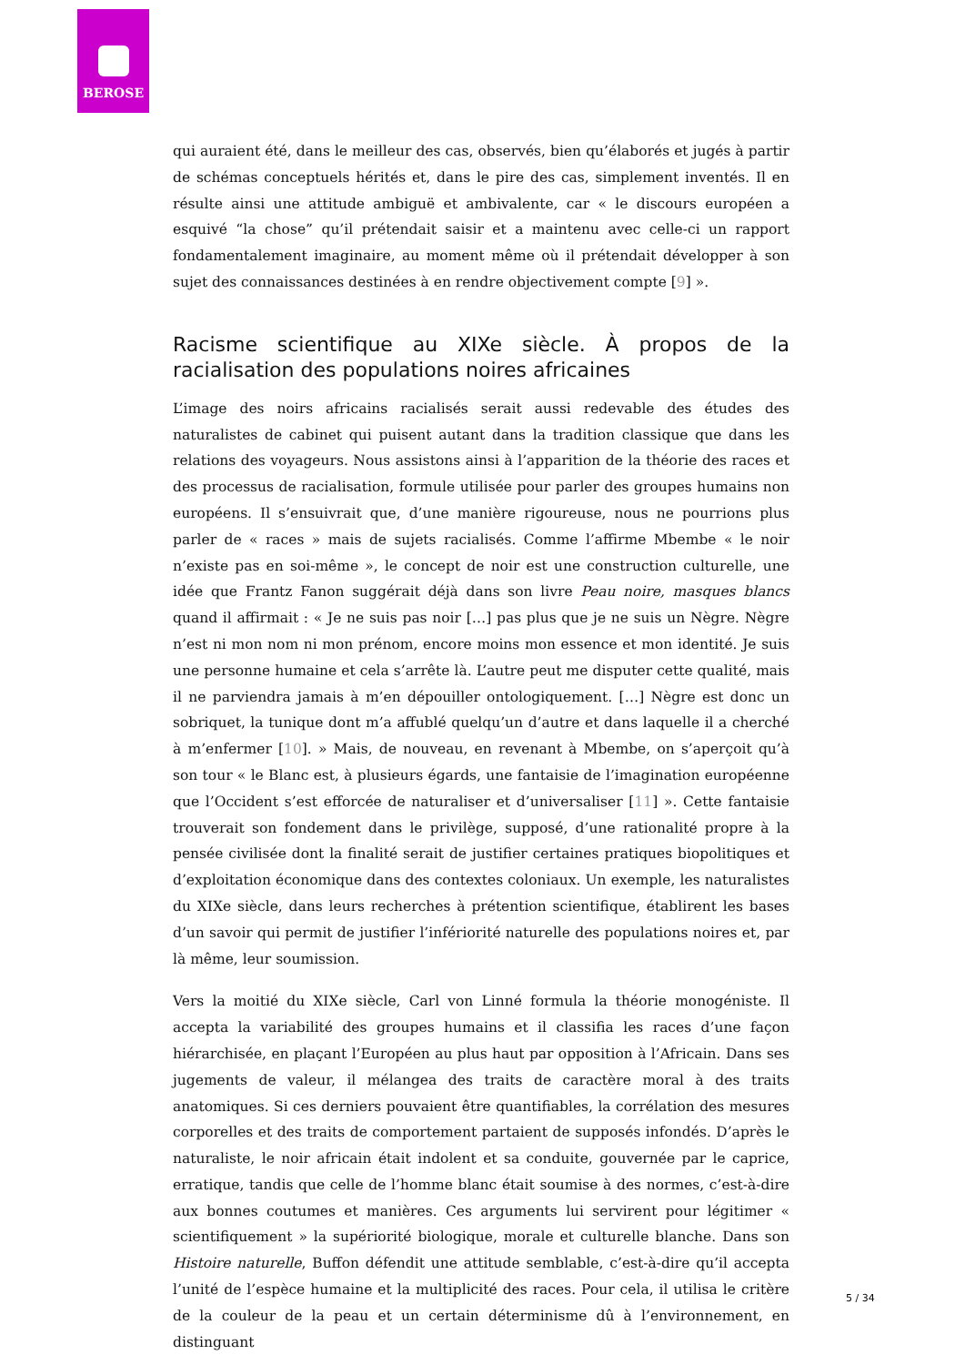BEROSE
qui auraient été, dans le meilleur des cas, observés, bien qu’élaborés et jugés à partir de schémas conceptuels hérités et, dans le pire des cas, simplement inventés. Il en résulte ainsi une attitude ambiguë et ambivalente, car « le discours européen a esquivé “la chose” qu’il prétendait saisir et a maintenu avec celle-ci un rapport fondamentalement imaginaire, au moment même où il prétendait développer à son sujet des connaissances destinées à en rendre objectivement compte [9] ».
Racisme scientifique au XIXe siècle. À propos de la racialisation des populations noires africaines
L’image des noirs africains racialisés serait aussi redevable des études des naturalistes de cabinet qui puisent autant dans la tradition classique que dans les relations des voyageurs. Nous assistons ainsi à l’apparition de la théorie des races et des processus de racialisation, formule utilisée pour parler des groupes humains non européens. Il s’ensuivrait que, d’une manière rigoureuse, nous ne pourrions plus parler de « races » mais de sujets racialisés. Comme l’affirme Mbembe « le noir n’existe pas en soi-même », le concept de noir est une construction culturelle, une idée que Frantz Fanon suggérait déjà dans son livre Peau noire, masques blancs quand il affirmait : « Je ne suis pas noir […] pas plus que je ne suis un Nègre. Nègre n’est ni mon nom ni mon prénom, encore moins mon essence et mon identité. Je suis une personne humaine et cela s’arrête là. L’autre peut me disputer cette qualité, mais il ne parviendra jamais à m’en dépouiller ontologiquement. […] Nègre est donc un sobriquet, la tunique dont m’a affublé quelqu’un d’autre et dans laquelle il a cherché à m’enfermer [10]. » Mais, de nouveau, en revenant à Mbembe, on s’aperçoit qu’à son tour « le Blanc est, à plusieurs égards, une fantaisie de l’imagination européenne que l’Occident s’est efforcée de naturaliser et d’universaliser [11] ». Cette fantaisie trouverait son fondement dans le privilège, supposé, d’une rationalité propre à la pensée civilisée dont la finalité serait de justifier certaines pratiques biopolitiques et d’exploitation économique dans des contextes coloniaux. Un exemple, les naturalistes du XIXe siècle, dans leurs recherches à prétention scientifique, établirent les bases d’un savoir qui permit de justifier l’infériorité naturelle des populations noires et, par là même, leur soumission.
Vers la moitié du XIXe siècle, Carl von Linné formula la théorie monogéniste. Il accepta la variabilité des groupes humains et il classifia les races d’une façon hiérarchisée, en plaçant l’Européen au plus haut par opposition à l’Africain. Dans ses jugements de valeur, il mélangea des traits de caractère moral à des traits anatomiques. Si ces derniers pouvaient être quantifiables, la corrélation des mesures corporelles et des traits de comportement partaient de supposés infondés. D’après le naturaliste, le noir africain était indolent et sa conduite, gouvernée par le caprice, erratique, tandis que celle de l’homme blanc était soumise à des normes, c’est-à-dire aux bonnes coutumes et manières. Ces arguments lui servirent pour légitimer « scientifiquement » la supériorité biologique, morale et culturelle blanche. Dans son Histoire naturelle, Buffon défendit une attitude semblable, c’est-à-dire qu’il accepta l’unité de l’espèce humaine et la multiplicité des races. Pour cela, il utilisa le critère de la couleur de la peau et un certain déterminisme dû à l’environnement, en distinguant
5 / 34